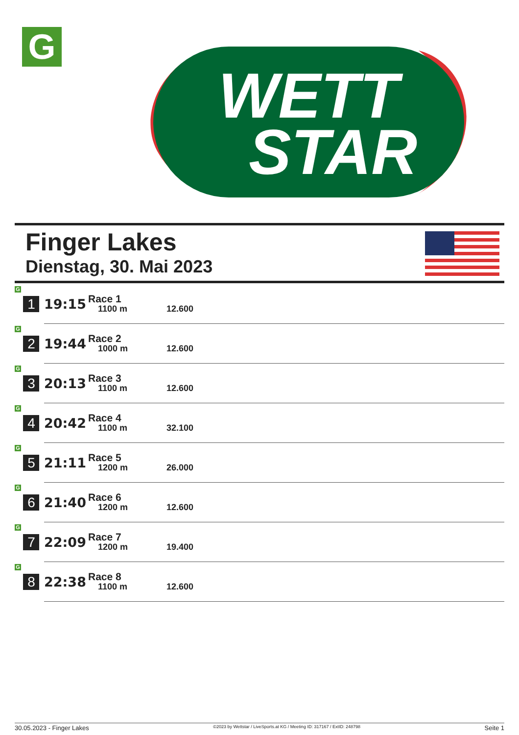G
WETT
STAR
Finger Lakes
Dienstag, 30. Mai 2023
| G 1 | 19:15 | Race 1 1100 m | 12.600 |
| G 2 | 19:44 | Race 2 1000 m | 12.600 |
| G 3 | 20:13 | Race 3 1100 m | 12.600 |
| G 4 | 20:42 | Race 4 1100 m | 32.100 |
| G 5 | 21:11 | Race 5 1200 m | 26.000 |
| G 6 | 21:40 | Race 6 1200 m | 12.600 |
| G 7 | 22:09 | Race 7 1200 m | 19.400 |
| G 8 | 22:38 | Race 8 1100 m | 12.600 |
30.05.2023 - Finger Lakes ©2023 by Wettstar / LiveSports.at KG / Meeting ID: 317167 / ExtID: 248798 Seite 1